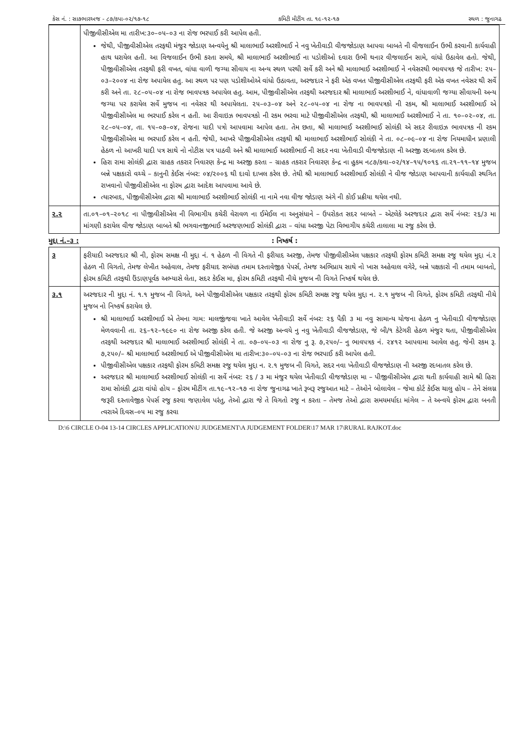કેસ નં. : સા૭ભારઅજ - ૮૭/કપા-૦૨/૧૭-૧૮ કમિટી મીટીંગ તા. ૧૯-૧૨-૧૭ સ્થળ : જુનાગઢ
| | પીજીવીસીએલ મા તારીખ:૩૦–૦૫–૦૩ ના રોજ ભરપાઈ કરી આપેલ હતી. જેથી, પીજીવીસીએલ તરફથી મંજુર જોડાણ અન્વયેનુ શ્રી માલાભાઈ અરશીભાઈ ને નવુ ખેતીવાડી વીજજોડાણ આપવા બાબતે ની વીજલાઈન ઉભી કરવાની કાર્યવાહી હાથ ધરાયેલ હતી. આ વિજલાઈન ઉભી કરતા સમયે, શ્રી માલાભાઈ અરશીભાઈ ના પડોશીઓ દવારા ઉભી થનાર વીજલાઈન સામે, વાંધો ઉઠાવેલ હતો. જેથી, પીજીવીસીએલ તરફથી ફરી વખત, વાંધા વાળી જગ્યા સીવાય ના અન્ય સ્થળ પરથી સર્વે કરી અને શ્રી માલાભાઈ અરશીભાઈ ને નવેસરથી ભાવપત્રક જે તારીખ: ૨૫–૦૩–૨૦૦૪ ના રોજ અપાયેલ હતુ. આ સ્થળ પર પણ પડોશીઓએ વાંધો ઉઠાવતા, અરજદાર ને ફરી એક વખત પીજીવીસીએલ તરફથી ફરી એક વખત નવેસર થી સર્વે કરી અને તા. ૨૮–૦૫–૦૪ ના રોજ ભાવપત્રક અપાયેલ હતુ. આમ, પીજીવીસીએલ તરફથી અરજદાર શ્રી માલાભાઈ અરશીભાઈ ને, વાંધાવાળી જગ્યા સીવાયની અન્ય જગ્યા પર કરાયેલ સર્વે મુજબ ના નવેસર થી અપાયેલતા. ૨૫–૦૩–૦૪ અને ૨૮–૦૫–૦૪ ના રોજ ના ભાવપત્રકો ની રકમ, શ્રી માલાભાઈ અરશીભાઈ એ પીજીવીસીએલ મા ભરપાઈ કરેલ ન હતી. આ રીવાઇઝ ભાવપત્રકો ની રકમ ભરવા માટે પીજીવીસીએલ તરફથી, શ્રી માલાભાઈ અરશીભાઈ ને તા. ૧૦–૦૨–૦૪, તા. ૨૮–૦૫–૦૪, તા. ૧૫–૦૭–૦૪, રોજના યાદી પત્રો આપવામા આપેલ હતા. તેમ છતા, શ્રી માલાભાઈ અરશીભાઈ સોલંકી એ સદર રીવાઇઝ ભાવપત્રક ની રકમ પીજીવીસીએલ મા ભરપાઈ કરેલ ન હતી. જેથી, આખરે પીજીવીસીએલ તરફથી શ્રી માલાભાઈ અરશીભાઈ સોલંકી ને તા. ૦૮–૦૯–૦૪ ના રોજ નિયમાધીન પ્રણાલી હેઠળ નો આખરી યાદી પત્ર સાથે નો નોટીસ પત્ર પાઠવી અને શ્રી માલાભાઈ અરશીભાઈ ની સદર નવા ખેતીવાડી વીજજોડાણ ની અરજી રદબાતલ કરેલ છે. હિરા રામા સોલંકી દ્વારા ગ્રાહક તકરાર નિવારણ કેન્દ્ર મા અરજી કરતા – ગ્રાહક તકરાર નિવારણ કેન્દ્ર ના હુકમ ન૮૭/કવા–૦૨/૧૪–૧૫/૧૦૧૬ તા.૨૧–૧૧–૧૪ મુજબ બન્ને પક્ષકારો વચ્ચે – કાનુની કેઈસ નંબર: ૦૪/૨૦૦૬ થી દાવો દાખલ કરેલ છે. તેથી શ્રી માલાભાઈ અરશીભાઈ સોલંકી ને વીજ જોડાણ આપવાની કાર્યવાહી સ્થગિત રાખવાનો પીજીવીસીએલ ના ફોરમ દ્વારા આદેશ આપવામા આવે છે. ત્યારબાદ, પીજીવીસીએલ દ્વારા શ્રી માલાભાઈ અરશીભાઈ સોલંકી ના નામે નવા વીજ જોડાણ અંગે ની કોઈ પ્રક્રીયા થયેલ નથી. |
| ૨.૨ | તા.૦૧–૦૧–૨૦૧૮ ના પીજીવીસીએલ ની વિભાગીય કચેરી વેરાવળ ના ઈમેઈલ ના અનુસંધાને – ઉપરોકત સદર બાબતે – એટલેકે અરજદાર દ્વારા સર્વે નંબર: ૨૬/૩ મા માંગણી કરાયેલ વીજ જોડાણ બાબતે શ્રી ભગવાનજીભાઈ અરજણભાઈ સોલંકી દ્વારા – વાંધા અરજી પેટા વિભાગીય કચેરી તાલાલા મા રજુ કરેલ છે. |
મુદ્દા નં.–૩ :: નિષ્કર્ષ :
| ૩ | ફરીયાદી અરજદાર શ્રી ની, ફોરમ સમક્ષ ની મુદ્દા નં. ૧ હેઠળ ની વિગતે ની ફરીયાદ અરજી, તેમજ પીજીવીસીએલ પક્ષકાર તરફથી ફોરમ કમિટી સમક્ષ રજુ થયેલ મુદ્દા નં.૨ હેઠળ ની વિગતો, તેમજ લેખીત અહેવાલ, તેમજ ફરીયાદ સબંધક તમામ દસ્તાવેજીક પેપર્સ, તેમજ અભિપ્રાય સાથે નો ખાસ અહેવાલ વગેરે, બન્ને પક્ષકારો ની તમામ બાબતો, ફોરમ કમિટી તરફથી ઉંડાણપૂર્વક અભ્યાસે લેતા, સદર કેઈસ મા, ફોરમ કમિટી તરફથી નીચે મુજબ ની વિગતે નિષ્કર્ષ થયેલ છે. |
| ૩.૧ | અરજદાર ની મુદ્દા નં. ૧.૧ મુજબ ની વિગતે, અને પીજીવીસીએલ પક્ષકાર તરફથી ફોરમ કમિટી સમક્ષ રજુ થયેલ મુદ્દા ન. ૨.૧ મુજબ ની વિગતે, ફોરમ કમિટી તરફથી નીચે મુજબ નો નિષ્કર્ષ કરાયેલ છે. શ્રી માલાભાઈ અરશીભાઈ એ તેમના ગામ: માલજીંજવા ખાતે આવેલ ખેતીવાડી સર્વે નંબર: ૨૬ પૈકી ૩ મા નવુ સામાન્ય યોજના હેઠળ નુ ખેતીવાડી વીજજોડાણ મેળવવાની તા. ૨૬–૧૨–૧૯૯૦ ના રોજ અરજી કરેલ હતી. જે અરજી અન્વયે નુ નવુ ખેતીવાડી વીજજોડાણ, જે બી/૧ કેટેગરી હેઠળ મંજુર થતા, પીજીવીસીએલ તરફથી અરજદાર શ્રી માલાભાઈ અરશીભાઈ સોલંકી ને તા. ૦૭–૦૫–૦૩ ના રોજ નુ રૂ. ૭,૨૫૦/– નુ ભાવપત્રક નં. ૨૪૧૨ આપવામા આવેલ હતુ. જેની રકમ રૂ. ૭,૨૫૦/– શ્રી માલાભાઈ અરશીભાઈ એ પીજીવીસીએલ મા તારીખ:૩૦–૦૫–૦૩ ના રોજ ભરપાઈ કરી આપેલ હતી. પીજીવીસીએલ પક્ષકાર તરફથી ફોરમ કમિટી સમક્ષ રજુ થયેલ મુદ્દા ન. ૨.૧ મુજબ ની વિગતે, સદર નવા ખેતીવાડી વીજજોડાણ ની અરજી રદબાતલ કરેલ છે. અરજદાર શ્રી માલાભાઈ અરશીભાઈ સોલંકી ના સર્વે નંબર: ૨૬ / ૩ મા મંજુર થયેલ ખેતીવાડી વીજજોડાણ મા – પીજીવીસીએલ દ્વારા થતી કાર્યવાહી સામે શ્રી હિરા રામા સોલંકી દ્વારા વાંધો હોય – ફોરમ મીટીંગ તા.૧૯–૧૨–૧૭ ના રોજ જુનાગઢ ખાતે રૂબરૂ રજુઆત માટે – તેઓને બોલાવેલ – જેમા કોર્ટ કેઈસ ચાલુ હોય – તેને સંલગ્ન જરૂરી દસ્તાવેજીક પેપર્સ રજુ કરવા જણાવેલ પરંતુ, તેઓ દ્વારા જે તે વિગતો રજુ ન કરતા – તેમજ તેઓ દ્વારા સમયમર્યાદા માંગેલ – તે અન્વયે ફોરમ દ્વારા બનતી ત્વરાએ દિવસ–૦૫ મા રજુ કરવા |
D:\6 CIRCLE O-04 13-14 CIRCLES APPLICATION\U JUDGEMENT\A JUDGEMENT FOLDER\17 MAR 17\RURAL RAJKOT.doc